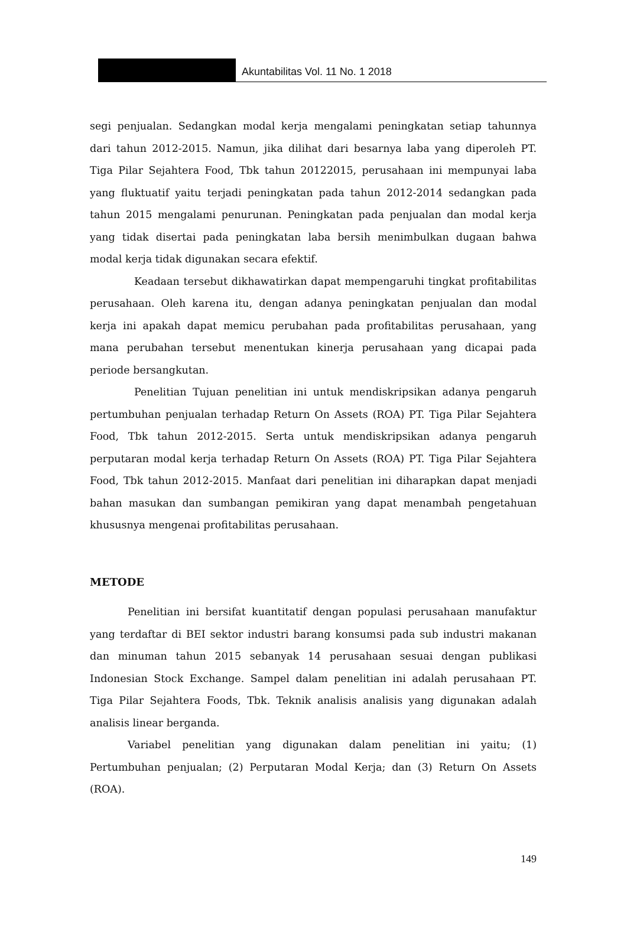Akuntabilitas Vol. 11 No. 1 2018
segi penjualan. Sedangkan modal kerja mengalami peningkatan setiap tahunnya dari tahun 2012-2015. Namun, jika dilihat dari besarnya laba yang diperoleh PT. Tiga Pilar Sejahtera Food, Tbk tahun 20122015, perusahaan ini mempunyai laba yang fluktuatif yaitu terjadi peningkatan pada tahun 2012-2014 sedangkan pada tahun 2015 mengalami penurunan. Peningkatan pada penjualan dan modal kerja yang tidak disertai pada peningkatan laba bersih menimbulkan dugaan bahwa modal kerja tidak digunakan secara efektif.
Keadaan tersebut dikhawatirkan dapat mempengaruhi tingkat profitabilitas perusahaan. Oleh karena itu, dengan adanya peningkatan penjualan dan modal kerja ini apakah dapat memicu perubahan pada profitabilitas perusahaan, yang mana perubahan tersebut menentukan kinerja perusahaan yang dicapai pada periode bersangkutan.
Penelitian Tujuan penelitian ini untuk mendiskripsikan adanya pengaruh pertumbuhan penjualan terhadap Return On Assets (ROA) PT. Tiga Pilar Sejahtera Food, Tbk tahun 2012-2015. Serta untuk mendiskripsikan adanya pengaruh perputaran modal kerja terhadap Return On Assets (ROA) PT. Tiga Pilar Sejahtera Food, Tbk tahun 2012-2015. Manfaat dari penelitian ini diharapkan dapat menjadi bahan masukan dan sumbangan pemikiran yang dapat menambah pengetahuan khususnya mengenai profitabilitas perusahaan.
METODE
Penelitian ini bersifat kuantitatif dengan populasi perusahaan manufaktur yang terdaftar di BEI sektor industri barang konsumsi pada sub industri makanan dan minuman tahun 2015 sebanyak 14 perusahaan sesuai dengan publikasi Indonesian Stock Exchange. Sampel dalam penelitian ini adalah perusahaan PT. Tiga Pilar Sejahtera Foods, Tbk. Teknik analisis analisis yang digunakan adalah analisis linear berganda.
Variabel penelitian yang digunakan dalam penelitian ini yaitu; (1) Pertumbuhan penjualan; (2) Perputaran Modal Kerja; dan (3) Return On Assets (ROA).
149